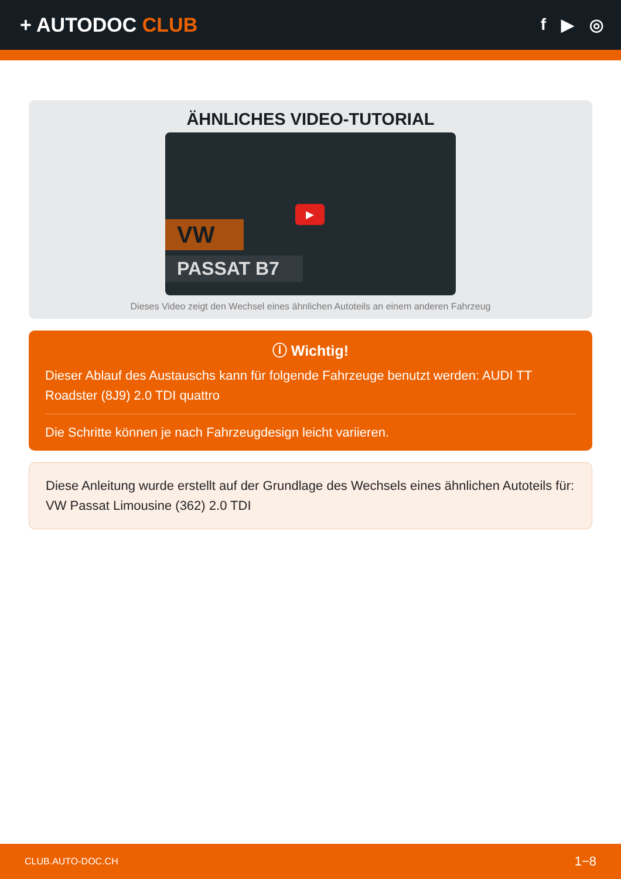+ AUTODOC CLUB
f ▶ ◎
ÄHNLICHES VIDEO-TUTORIAL
VW
PASSAT B7
▶
Dieses Video zeigt den Wechsel eines ähnlichen Autoteils an einem anderen Fahrzeug
ⓘ Wichtig!
Dieser Ablauf des Austauschs kann für folgende Fahrzeuge benutzt werden: AUDI TT Roadster (8J9) 2.0 TDI quattro
Die Schritte können je nach Fahrzeugdesign leicht variieren.
Diese Anleitung wurde erstellt auf der Grundlage des Wechsels eines ähnlichen Autoteils für: VW Passat Limousine (362) 2.0 TDI
CLUB.AUTO-DOC.CH 1−8